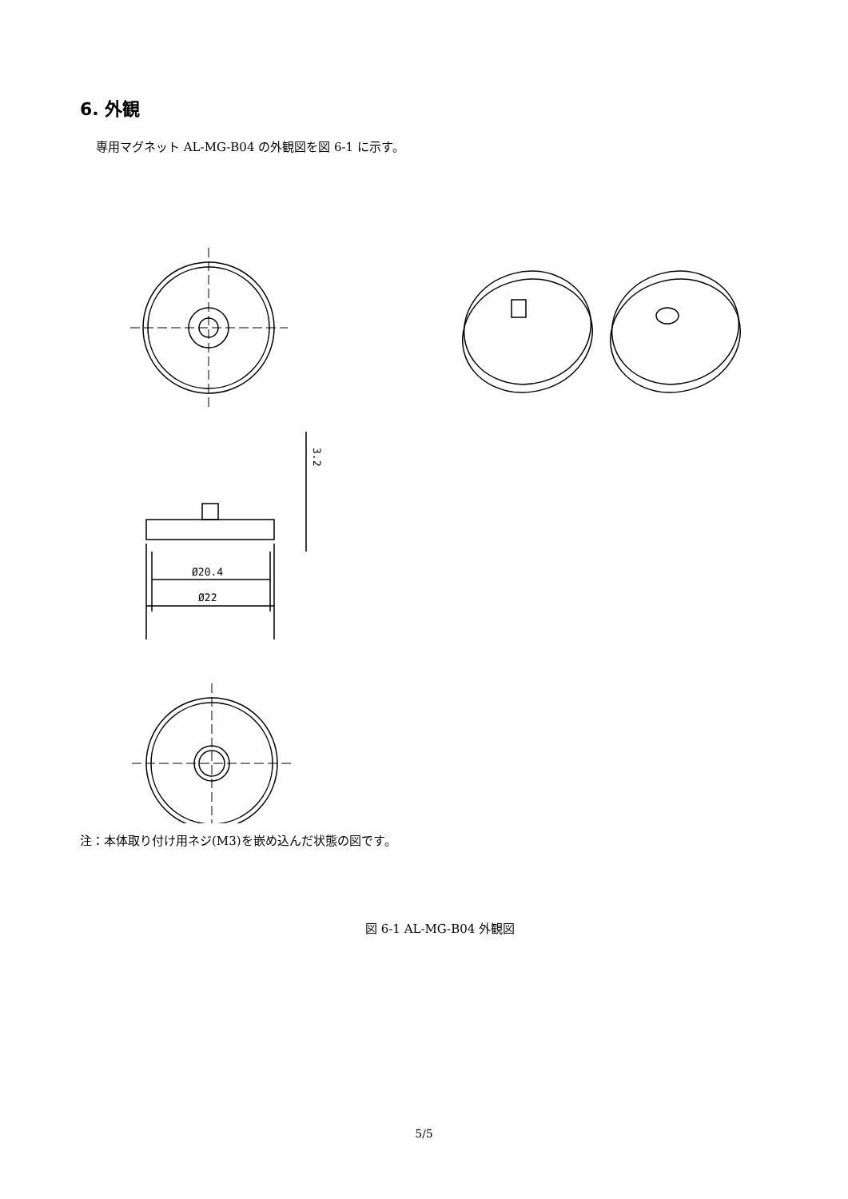6. 外観
専用マグネット AL-MG-B04 の外観図を図 6-1 に示す。
Ø20.4
Ø22
3.2
注：本体取り付け用ネジ(M3)を嵌め込んだ状態の図です。
図 6-1 AL-MG-B04 外観図
5/5